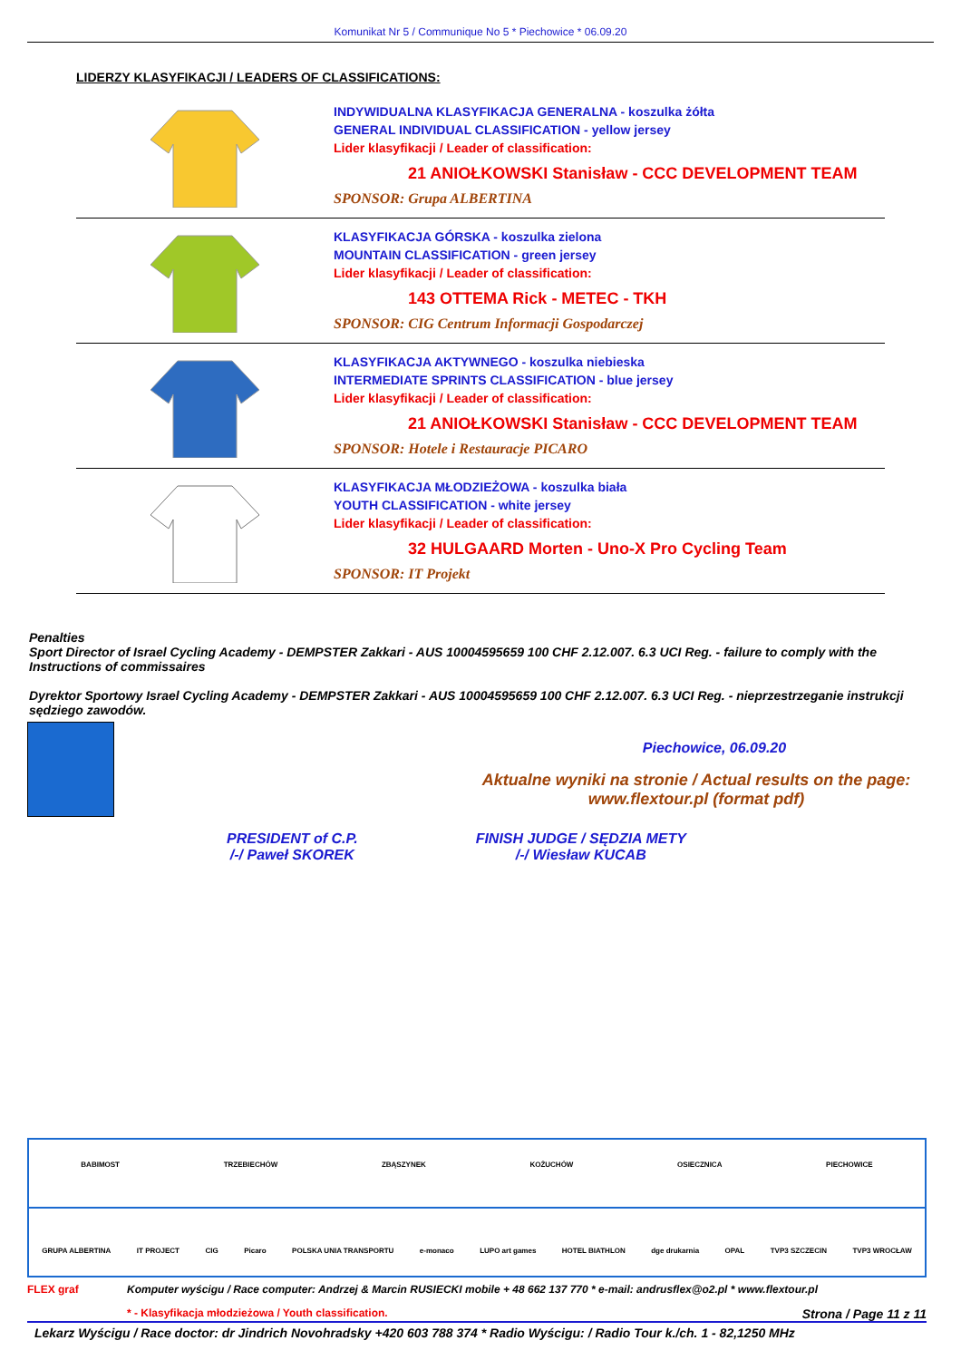Komunikat Nr 5 / Communique No 5 * Piechowice * 06.09.20
LIDERZY KLASYFIKACJI / LEADERS OF CLASSIFICATIONS:
INDYWIDUALNA KLASYFIKACJA GENERALNA - koszulka żółta
GENERAL INDIVIDUAL CLASSIFICATION - yellow jersey
Lider klasyfikacji / Leader of classification:
21 ANIOŁKOWSKI Stanisław - CCC DEVELOPMENT TEAM
SPONSOR: Grupa ALBERTINA
KLASYFIKACJA GÓRSKA - koszulka zielona
MOUNTAIN CLASSIFICATION - green jersey
Lider klasyfikacji / Leader of classification:
143 OTTEMA Rick - METEC - TKH
SPONSOR: CIG Centrum Informacji Gospodarczej
KLASYFIKACJA AKTYWNEGO - koszulka niebieska
INTERMEDIATE SPRINTS CLASSIFICATION - blue jersey
Lider klasyfikacji / Leader of classification:
21 ANIOŁKOWSKI Stanisław - CCC DEVELOPMENT TEAM
SPONSOR: Hotele i Restauracje PICARO
KLASYFIKACJA MŁODZIEŻOWA - koszulka biała
YOUTH CLASSIFICATION - white jersey
Lider klasyfikacji / Leader of classification:
32 HULGAARD Morten - Uno-X Pro Cycling Team
SPONSOR: IT Projekt
Penalties
Sport Director of Israel Cycling Academy - DEMPSTER Zakkari - AUS 10004595659 100 CHF 2.12.007. 6.3 UCI Reg. - failure to comply with the Instructions of commissaires
Dyrektor Sportowy Israel Cycling Academy - DEMPSTER Zakkari - AUS 10004595659 100 CHF 2.12.007. 6.3 UCI Reg. - nieprzestrzeganie instrukcji sędziego zawodów.
Piechowice, 06.09.20
Aktualne wyniki na stronie / Actual results on the page:
www.flextour.pl (format pdf)
PRESIDENT of C.P.
/-/ Paweł SKOREK
FINISH JUDGE / SĘDZIA METY
/-/ Wiesław KUCAB
BABIMOST TRZEBIECHÓW ZBĄSZYNEK KOŻUCHÓW OSIECZNICA PIECHOWICE
GRUPA ALBERTINA IT PROJECT CIG Picaro POLSKA UNIA TRANSPORTU e-monaco LUPO art games HOTEL BIATHLON dge drukarnia OPAL TVP3 SZCZECIN TVP3 WROCŁAW
FLEX graf Komputer wyścigu / Race computer: Andrzej & Marcin RUSIECKI mobile + 48 662 137 770 * e-mail: andrusflex@o2.pl * www.flextour.pl
* - Klasyfikacja młodzieżowa / Youth classification. Strona / Page 11 z 11
Lekarz Wyścigu / Race doctor: dr Jindrich Novohradsky +420 603 788 374 * Radio Wyścigu: / Radio Tour k./ch. 1 - 82,1250 MHz